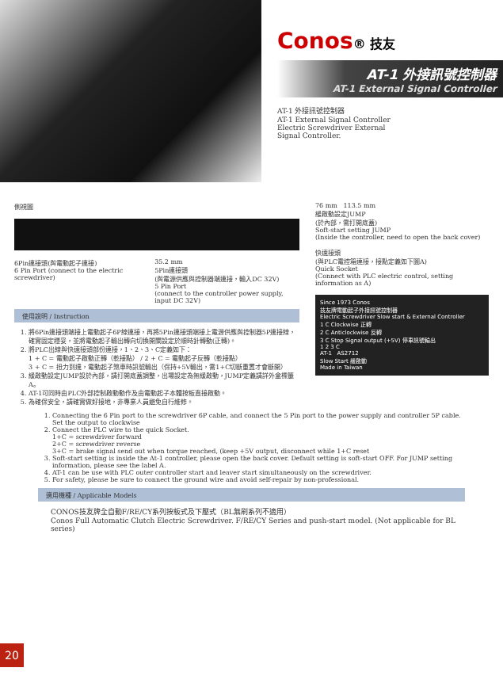Conos® 技友
AT-1 外接訊號控制器
AT-1 External Signal Controller
AT-1 外接訊號控制器
AT-1 External Signal Controller
Electric Screwdriver External
Signal Controller.
側視圖
6Pin連接頭(與電動起子連接)
6 Pin Port (connect to the electric screwdriver)
35.2 mm
5Pin連接頭
(與電源供應與控制器端連接，輸入DC 32V)
5 Pin Port
(connect to the controller power supply, input DC 32V)
使用說明 / Instruction
1. 將6Pin連接頭端接上電動起子6P線連接，再將5Pin連接頭端接上電源供應與控制器5P連接線，確實固定穩妥，並將電動起子輸出轉向切換開關設定於順時針轉動(正轉)。
2. 將PLC出線與快速接頭部份連接，1、2、3、C定義如下：
1 + C = 電動起子啟動正轉（乾接點） / 2 + C = 電動起子反轉（乾接點）
3 + C = 扭力到達，電動起子煞車時訊號輸出（保持+5V輸出，需1+C切斷重置才會斷開）
3. 緩啟動設定JUMP設於內部，請打開底蓋調整，出場設定為無緩啟動，JUMP定義請詳外盒標籤A。
4. AT-1可同時由PLC外部控制啟動動作及由電動起子本體按板直接啟動。
5. 為確保安全，請確實做好接地，非專業人員避免自行維修。
76 mm 113.5 mm
緩啟動設定JUMP
(於內部，需打開底蓋)
Soft-start setting JUMP
(Inside the controller, need to open the back cover)
快速接頭
(與PLC電控箱連接，接點定義如下圖A)
Quick Socket
(Connect with PLC electric control, setting information as A)
Since 1973 Conos
技友牌電動起子外接訊號控制器
Electric Screwdriver Slow start & External Controller
1 C Clockwise 正轉
2 C Anticlockwise 反轉
3 C Stop Signal output (+5V) 停車訊號輸出
1 2 3 C
AT-1 AS2712
Slow Start 緩啟動
Made in Taiwan
1. Connecting the 6 Pin port to the screwdriver 6P cable, and connect the 5 Pin port to the power supply and controller 5P cable. Set the output to clockwise
2. Connect the PLC wire to the quick Socket.
1+C = screwdriver forward
2+C = screwdriver reverse
3+C = brake signal send out when torque reached, (keep +5V output, disconnect while 1+C reset
3. Soft-start setting is inside the At-1 controller, please open the back cover. Default setting is soft-start OFF. For JUMP setting information, please see the label A.
4. AT-1 can be use with PLC outer controller start and leaver start simultaneously on the screwdriver.
5. For safety, please be sure to connect the ground wire and avoid self-repair by non-professional.
適用機種 / Applicable Models
CONOS技友牌全自動F/RE/CY系列按板式及下壓式（BL無刷系列不適用）
Conos Full Automatic Clutch Electric Screwdriver. F/RE/CY Series and push-start model. (Not applicable for BL series)
20